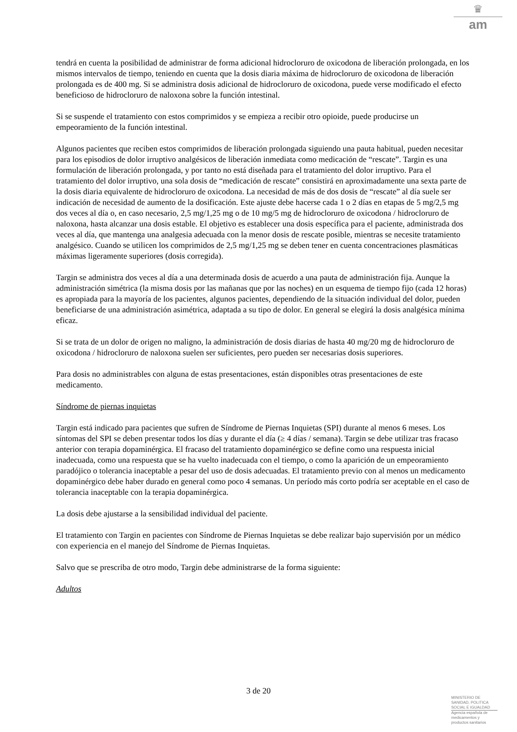♛
am
tendrá en cuenta la posibilidad de administrar de forma adicional hidrocloruro de oxicodona de liberación prolongada, en los mismos intervalos de tiempo, teniendo en cuenta que la dosis diaria máxima de hidrocloruro de oxicodona de liberación prolongada es de 400 mg. Si se administra dosis adicional de hidrocloruro de oxicodona, puede verse modificado el efecto beneficioso de hidrocloruro de naloxona sobre la función intestinal.
Si se suspende el tratamiento con estos comprimidos y se empieza a recibir otro opioide, puede producirse un empeoramiento de la función intestinal.
Algunos pacientes que reciben estos comprimidos de liberación prolongada siguiendo una pauta habitual, pueden necesitar para los episodios de dolor irruptivo analgésicos de liberación inmediata como medicación de “rescate”. Targin es una formulación de liberación prolongada, y por tanto no está diseñada para el tratamiento del dolor irruptivo. Para el tratamiento del dolor irruptivo, una sola dosis de “medicación de rescate” consistirá en aproximadamente una sexta parte de la dosis diaria equivalente de hidrocloruro de oxicodona. La necesidad de más de dos dosis de “rescate” al día suele ser indicación de necesidad de aumento de la dosificación. Este ajuste debe hacerse cada 1 o 2 días en etapas de 5 mg/2,5 mg dos veces al día o, en caso necesario, 2,5 mg/1,25 mg o de 10 mg/5 mg de hidrocloruro de oxicodona / hidrocloruro de naloxona, hasta alcanzar una dosis estable. El objetivo es establecer una dosis específica para el paciente, administrada dos veces al día, que mantenga una analgesia adecuada con la menor dosis de rescate posible, mientras se necesite tratamiento analgésico. Cuando se utilicen los comprimidos de 2,5 mg/1,25 mg se deben tener en cuenta concentraciones plasmáticas máximas ligeramente superiores (dosis corregida).
Targin se administra dos veces al día a una determinada dosis de acuerdo a una pauta de administración fija. Aunque la administración simétrica (la misma dosis por las mañanas que por las noches) en un esquema de tiempo fijo (cada 12 horas) es apropiada para la mayoría de los pacientes, algunos pacientes, dependiendo de la situación individual del dolor, pueden beneficiarse de una administración asimétrica, adaptada a su tipo de dolor. En general se elegirá la dosis analgésica mínima eficaz.
Si se trata de un dolor de origen no maligno, la administración de dosis diarias de hasta 40 mg/20 mg de hidrocloruro de oxicodona / hidrocloruro de naloxona suelen ser suficientes, pero pueden ser necesarias dosis superiores.
Para dosis no administrables con alguna de estas presentaciones, están disponibles otras presentaciones de este medicamento.
Síndrome de piernas inquietas
Targin está indicado para pacientes que sufren de Síndrome de Piernas Inquietas (SPI) durante al menos 6 meses. Los síntomas del SPI se deben presentar todos los días y durante el día (≥ 4 días / semana). Targin se debe utilizar tras fracaso anterior con terapia dopaminérgica. El fracaso del tratamiento dopaminérgico se define como una respuesta inicial inadecuada, como una respuesta que se ha vuelto inadecuada con el tiempo, o como la aparición de un empeoramiento paradójico o tolerancia inaceptable a pesar del uso de dosis adecuadas. El tratamiento previo con al menos un medicamento dopaminérgico debe haber durado en general como poco 4 semanas. Un período más corto podría ser aceptable en el caso de tolerancia inaceptable con la terapia dopaminérgica.
La dosis debe ajustarse a la sensibilidad individual del paciente.
El tratamiento con Targin en pacientes con Síndrome de Piernas Inquietas se debe realizar bajo supervisión por un médico con experiencia en el manejo del Síndrome de Piernas Inquietas.
Salvo que se prescriba de otro modo, Targin debe administrarse de la forma siguiente:
Adultos
3 de 20
MINISTERIO DE
SANIDAD, POLITICA
SOCIAL E IGUALDAD
Agencia española de
medicamentos y
productos sanitarios